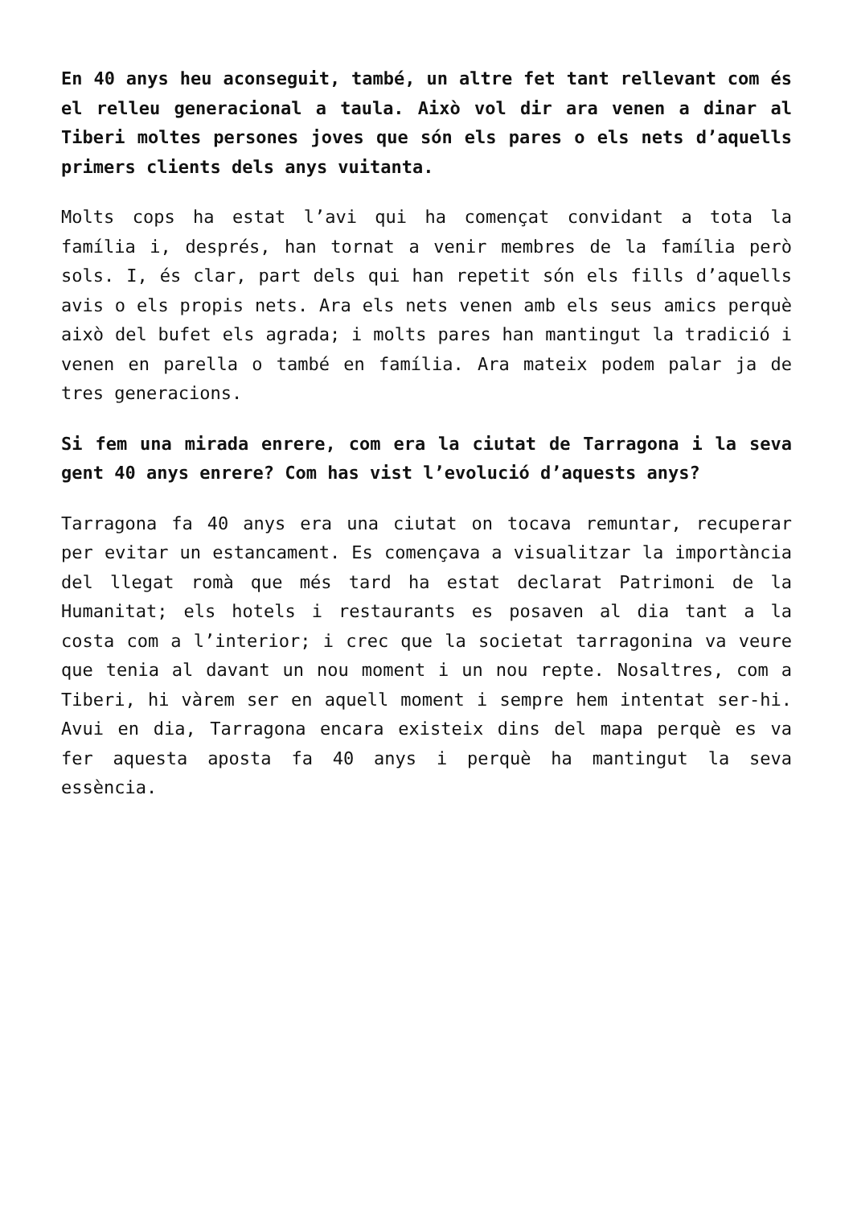En 40 anys heu aconseguit, també, un altre fet tant rellevant com és el relleu generacional a taula. Això vol dir ara venen a dinar al Tiberi moltes persones joves que són els pares o els nets d’aquells primers clients dels anys vuitanta.
Molts cops ha estat l’avi qui ha començat convidant a tota la família i, després, han tornat a venir membres de la família però sols. I, és clar, part dels qui han repetit són els fills d’aquells avis o els propis nets. Ara els nets venen amb els seus amics perquè això del bufet els agrada; i molts pares han mantingut la tradició i venen en parella o també en família. Ara mateix podem palar ja de tres generacions.
Si fem una mirada enrere, com era la ciutat de Tarragona i la seva gent 40 anys enrere? Com has vist l’evolució d’aquests anys?
Tarragona fa 40 anys era una ciutat on tocava remuntar, recuperar per evitar un estancament. Es començava a visualitzar la importància del llegat romà que més tard ha estat declarat Patrimoni de la Humanitat; els hotels i restaurants es posaven al dia tant a la costa com a l’interior; i crec que la societat tarragonina va veure que tenia al davant un nou moment i un nou repte. Nosaltres, com a Tiberi, hi vàrem ser en aquell moment i sempre hem intentat ser-hi. Avui en dia, Tarragona encara existeix dins del mapa perquè es va fer aquesta aposta fa 40 anys i perquè ha mantingut la seva essència.